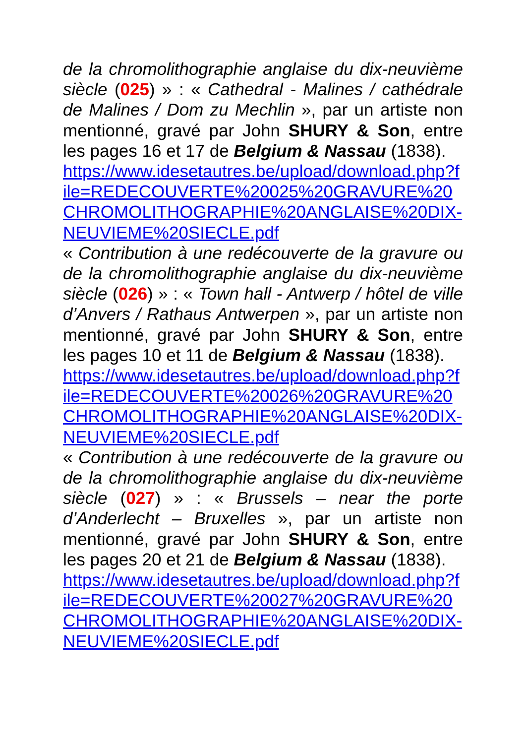de la chromolithographie anglaise du dix-neuvième siècle (025) » : « Cathedral - Malines / cathédrale de Malines / Dom zu Mechlin », par un artiste non mentionné, gravé par John SHURY & Son, entre les pages 16 et 17 de Belgium & Nassau (1838).
https://www.idesetautres.be/upload/download.php?file=REDECOUVERTE%20025%20GRAVURE%20CHROMOLITHOGRAPHIE%20ANGLAISE%20DIX-NEUVIEME%20SIECLE.pdf
« Contribution à une redécouverte de la gravure ou de la chromolithographie anglaise du dix-neuvième siècle (026) » : « Town hall - Antwerp / hôtel de ville d’Anvers / Rathaus Antwerpen », par un artiste non mentionné, gravé par John SHURY & Son, entre les pages 10 et 11 de Belgium & Nassau (1838).
https://www.idesetautres.be/upload/download.php?file=REDECOUVERTE%20026%20GRAVURE%20CHROMOLITHOGRAPHIE%20ANGLAISE%20DIX-NEUVIEME%20SIECLE.pdf
« Contribution à une redécouverte de la gravure ou de la chromolithographie anglaise du dix-neuvième siècle (027) » : « Brussels – near the porte d’Anderlecht – Bruxelles », par un artiste non mentionné, gravé par John SHURY & Son, entre les pages 20 et 21 de Belgium & Nassau (1838).
https://www.idesetautres.be/upload/download.php?file=REDECOUVERTE%20027%20GRAVURE%20CHROMOLITHOGRAPHIE%20ANGLAISE%20DIX-NEUVIEME%20SIECLE.pdf